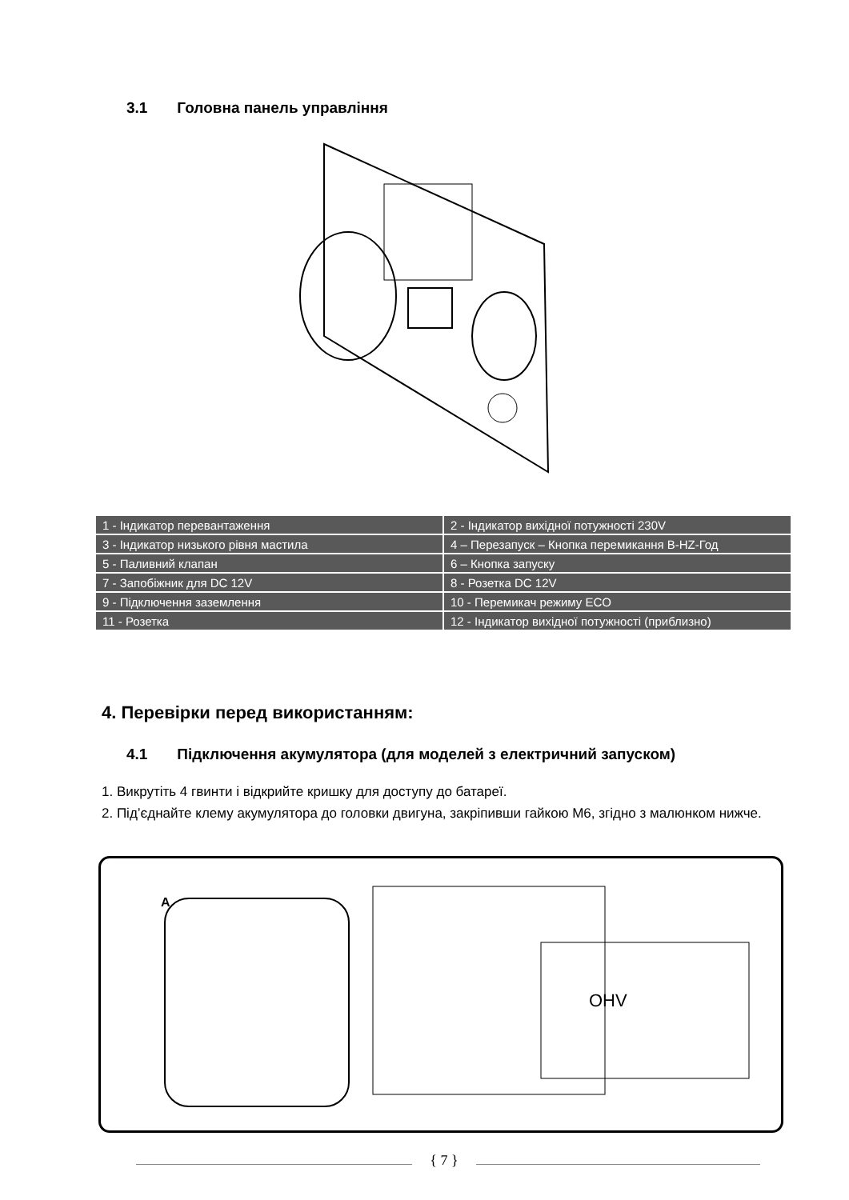3.1 Головна панель управління
| 1 - Індикатор перевантаження | 2 - Індикатор вихідної потужності 230V |
| 3 - Індикатор низького рівня мастила | 4 – Перезапуск – Кнопка перемикання В-HZ-Год |
| 5 - Паливний клапан | 6 – Кнопка запуску |
| 7 - Запобіжник для DC 12V | 8 - Розетка DC 12V |
| 9 - Підключення заземлення | 10 - Перемикач режиму ECO |
| 11 - Розетка | 12 - Індикатор вихідної потужності (приблизно) |
4. Перевірки перед використанням:
4.1 Підключення акумулятора (для моделей з електричний запуском)
1. Викрутіть 4 гвинти і відкрийте кришку для доступу до батареї.
2. Під’єднайте клему акумулятора до головки двигуна, закріпивши гайкою М6, згідно з малюнком нижче.
A
OHV
{ 7 }